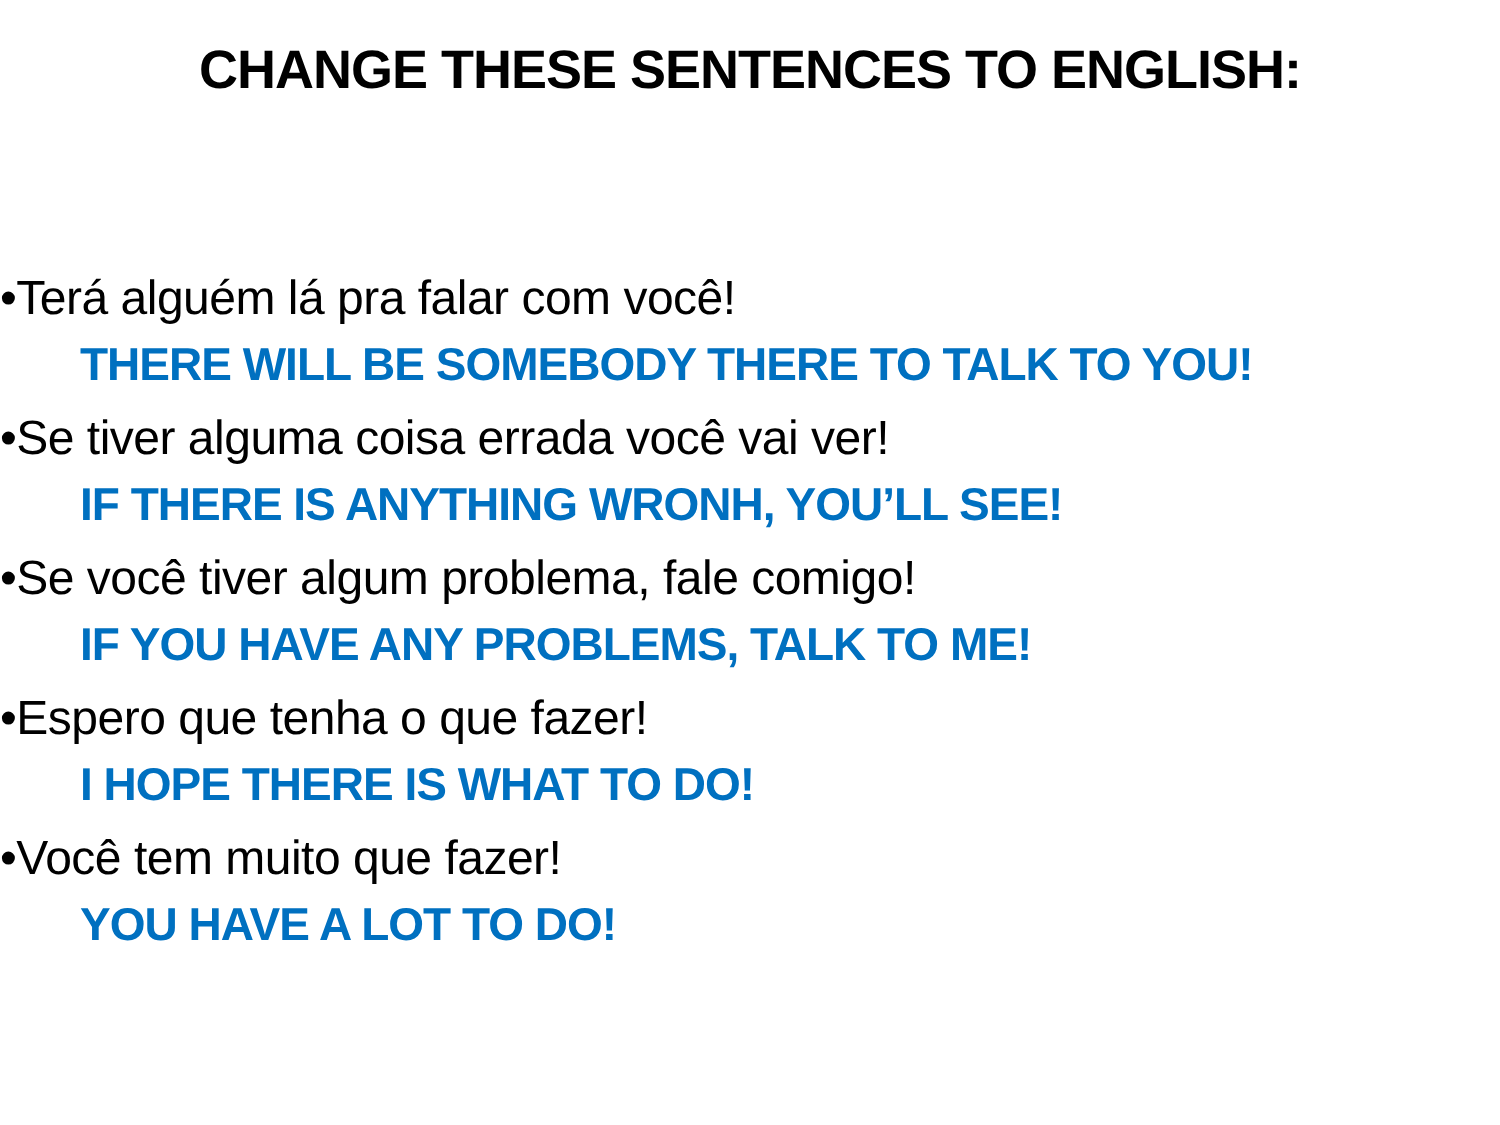CHANGE THESE SENTENCES TO ENGLISH:
•Terá alguém lá pra falar com você!
THERE WILL BE SOMEBODY THERE TO TALK TO YOU!
•Se tiver alguma coisa errada você vai ver!
IF THERE IS ANYTHING WRONH, YOU’LL SEE!
•Se você tiver algum problema, fale comigo!
IF YOU HAVE ANY PROBLEMS, TALK TO ME!
•Espero que tenha o que fazer!
I HOPE THERE IS WHAT TO DO!
•Você tem muito que fazer!
YOU HAVE A LOT TO DO!